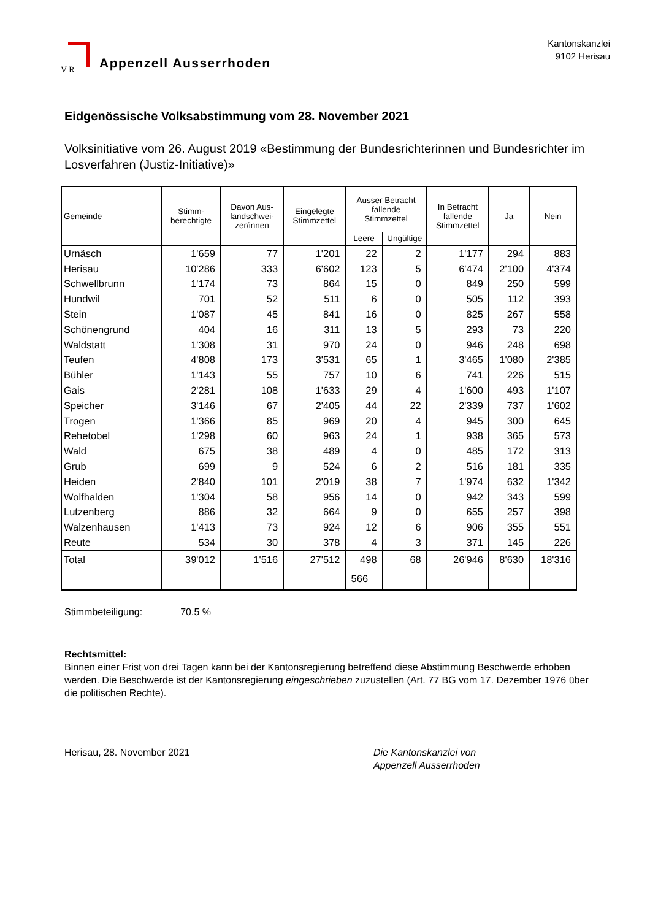V R
Appenzell Ausserrhoden
Kantonskanzlei
9102 Herisau
Eidgenössische Volksabstimmung vom 28. November 2021
Volksinitiative vom 26. August 2019 «Bestimmung der Bundesrichterinnen und Bundesrichter im Losverfahren (Justiz-Initiative)»
| Gemeinde | Stimm- berechtigte | Davon Aus- landschwei- zer/innen | Eingelegte Stimmzettel | Ausser Betracht fallende Stimmzettel | | In Betracht fallende Stimmzettel | Ja | Nein |
| --- | --- | --- | --- | --- | --- | --- | --- | --- |
| | | | | Leere | Ungültige | | | |
| Urnäsch | 1'659 | 77 | 1'201 | 22 | 2 | 1'177 | 294 | 883 |
| Herisau | 10'286 | 333 | 6'602 | 123 | 5 | 6'474 | 2'100 | 4'374 |
| Schwellbrunn | 1'174 | 73 | 864 | 15 | 0 | 849 | 250 | 599 |
| Hundwil | 701 | 52 | 511 | 6 | 0 | 505 | 112 | 393 |
| Stein | 1'087 | 45 | 841 | 16 | 0 | 825 | 267 | 558 |
| Schönengrund | 404 | 16 | 311 | 13 | 5 | 293 | 73 | 220 |
| Waldstatt | 1'308 | 31 | 970 | 24 | 0 | 946 | 248 | 698 |
| Teufen | 4'808 | 173 | 3'531 | 65 | 1 | 3'465 | 1'080 | 2'385 |
| Bühler | 1'143 | 55 | 757 | 10 | 6 | 741 | 226 | 515 |
| Gais | 2'281 | 108 | 1'633 | 29 | 4 | 1'600 | 493 | 1'107 |
| Speicher | 3'146 | 67 | 2'405 | 44 | 22 | 2'339 | 737 | 1'602 |
| Trogen | 1'366 | 85 | 969 | 20 | 4 | 945 | 300 | 645 |
| Rehetobel | 1'298 | 60 | 963 | 24 | 1 | 938 | 365 | 573 |
| Wald | 675 | 38 | 489 | 4 | 0 | 485 | 172 | 313 |
| Grub | 699 | 9 | 524 | 6 | 2 | 516 | 181 | 335 |
| Heiden | 2'840 | 101 | 2'019 | 38 | 7 | 1'974 | 632 | 1'342 |
| Wolfhalden | 1'304 | 58 | 956 | 14 | 0 | 942 | 343 | 599 |
| Lutzenberg | 886 | 32 | 664 | 9 | 0 | 655 | 257 | 398 |
| Walzenhausen | 1'413 | 73 | 924 | 12 | 6 | 906 | 355 | 551 |
| Reute | 534 | 30 | 378 | 4 | 3 | 371 | 145 | 226 |
| Total | 39'012 | 1'516 | 27'512 | 498 | 68 566 | 26'946 | 8'630 | 18'316 |
Stimmbeteiligung: 70.5 %
Rechtsmittel:
Binnen einer Frist von drei Tagen kann bei der Kantonsregierung betreffend diese Abstimmung Beschwerde erhoben werden. Die Beschwerde ist der Kantonsregierung eingeschrieben zuzustellen (Art. 77 BG vom 17. Dezember 1976 über die politischen Rechte).
Herisau, 28. November 2021 Die Kantonskanzlei von
Appenzell Ausserrhoden